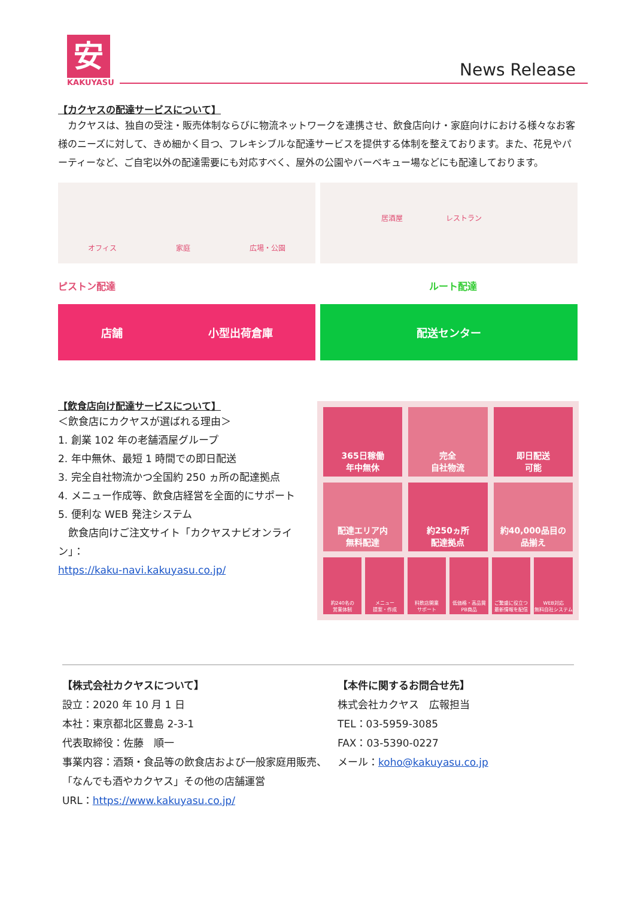安
KAKUYASU
News Release
【カクヤスの配達サービスについて】
　カクヤスは、独自の受注・販売体制ならびに物流ネットワークを連携させ、飲食店向け・家庭向けにおける様々なお客様のニーズに対して、きめ細かく目つ、フレキシブルな配達サービスを提供する体制を整えております。また、花見やパーティーなど、ご自宅以外の配達需要にも対応すべく、屋外の公園やバーベキュー場などにも配達しております。
オフィス 家庭 広場・公園
居酒屋　　　　　　レストラン
ピストン配達 ルート配達
店舗 小型出荷倉庫 配送センター
【飲食店向け配達サービスについて】
＜飲食店にカクヤスが選ばれる理由＞
1. 創業 102 年の老舗酒屋グループ
2. 年中無休、最短 1 時間での即日配送
3. 完全自社物流かつ全国約 250 ヵ所の配達拠点
4. メニュー作成等、飲食店経営を全面的にサポート
5. 便利な WEB 発注システム
　飲食店向けご注文サイト「カクヤスナビオンライン」：
https://kaku-navi.kakuyasu.co.jp/
365日稼働
年中無休
完全
自社物流
即日配送
可能
配達エリア内
無料配達
約250ヵ所
配達拠点
約40,000品目の
品揃え
約240名の
営業体制
メニュー
提案・作成
料飲店開業
サポート
低価格・高品質
PB商品
ご繁盛に役立つ
最新情報を配信
WEB対応
無料自社システム
【株式会社カクヤスについて】
設立：2020 年 10 月 1 日
本社：東京都北区豊島 2-3-1
代表取締役：佐藤　順一
事業内容：酒類・食品等の飲食店および一般家庭用販売、「なんでも酒やカクヤス」その他の店舗運営
URL：https://www.kakuyasu.co.jp/
【本件に関するお問合せ先】
株式会社カクヤス　広報担当
TEL：03-5959-3085
FAX：03-5390-0227
メール：koho@kakuyasu.co.jp